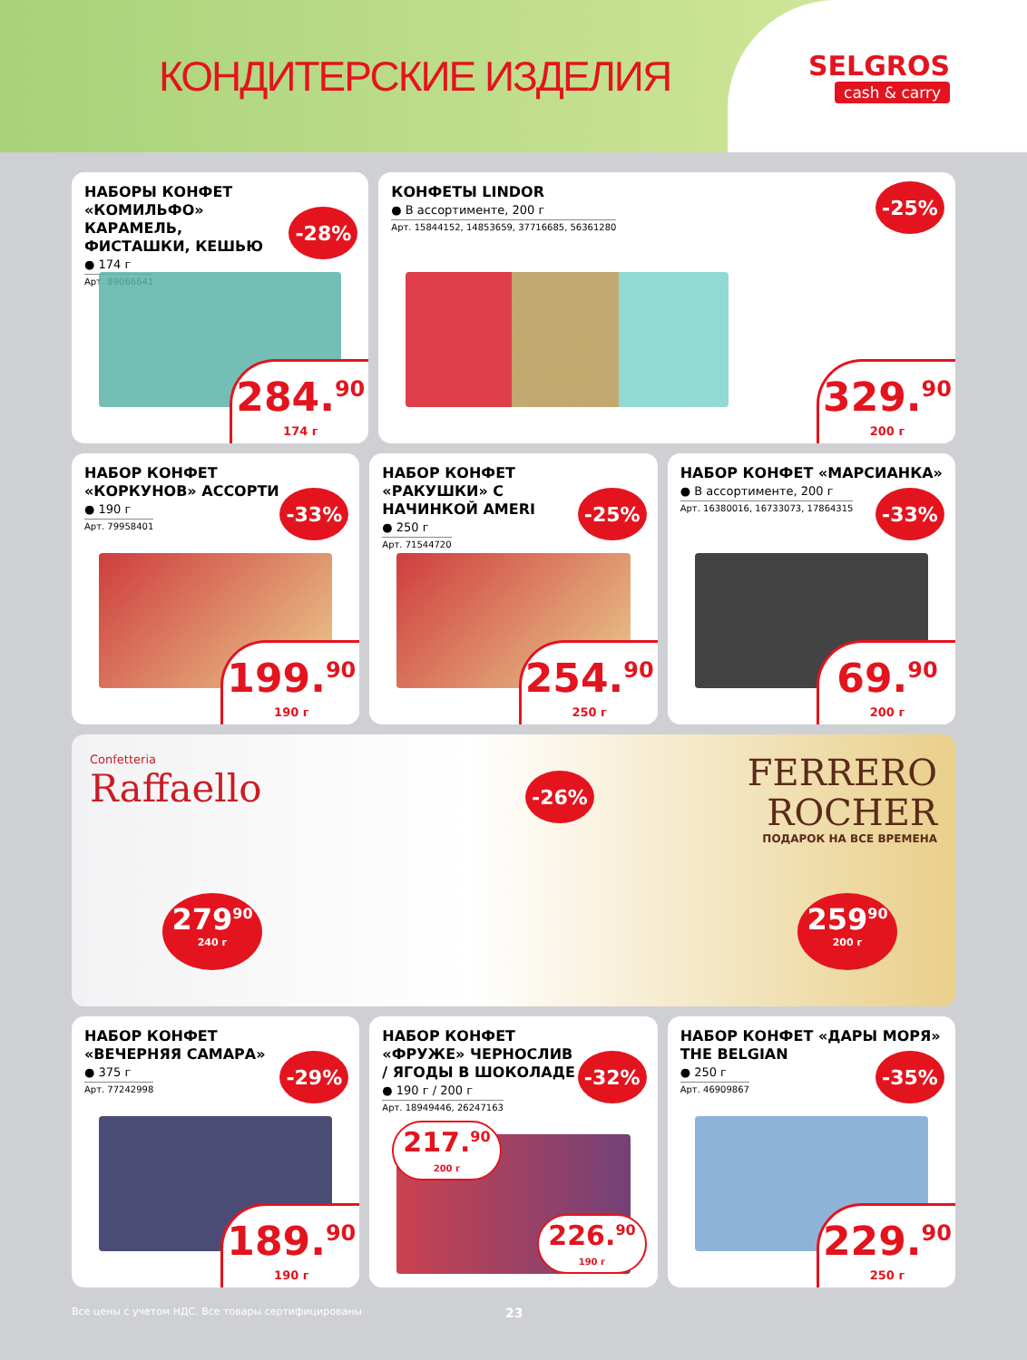КОНДИТЕРСКИЕ ИЗДЕЛИЯ
SELGROS
cash & carry
НАБОРЫ КОНФЕТ «КОМИЛЬФО» КАРАМЕЛЬ, ФИСТАШКИ, КЕШЬЮ
● 174 г
Арт. 89066641
-28%
284.<sup>90</sup>
174 г
КОНФЕТЫ LINDOR
● В ассортименте, 200 г
Арт. 15844152, 14853659, 37716685, 56361280
-25%
329.<sup>90</sup>
200 г
НАБОР КОНФЕТ «КОРКУНОВ» АССОРТИ
● 190 г
Арт. 79958401
-33%
199.<sup>90</sup>
190 г
НАБОР КОНФЕТ «РАКУШКИ» С НАЧИНКОЙ AMERI
● 250 г
Арт. 71544720
-25%
254.<sup>90</sup>
250 г
НАБОР КОНФЕТ «МАРСИАНКА»
● В ассортименте, 200 г
Арт. 16380016, 16733073, 17864315
-33%
69.<sup>90</sup>
200 г
Confetteria
Raffaello
-26%
FERRERO
ROCHER
ПОДАРОК НА ВСЕ ВРЕМЕНА
279<sup>90</sup>
240 г
259<sup>90</sup>
200 г
НАБОР КОНФЕТ «ВЕЧЕРНЯЯ САМАРА»
● 375 г
Арт. 77242998
-29%
189.<sup>90</sup>
190 г
НАБОР КОНФЕТ «ФРУЖЕ» ЧЕРНОСЛИВ / ЯГОДЫ В ШОКОЛАДЕ
● 190 г / 200 г
Арт. 18949446, 26247163
-32%
217.<sup>90</sup>
200 г
226.<sup>90</sup>
190 г
НАБОР КОНФЕТ «ДАРЫ МОРЯ» THE BELGIAN
● 250 г
Арт. 46909867
-35%
229.<sup>90</sup>
250 г
Все цены с учетом НДС. Все товары сертифицированы 23